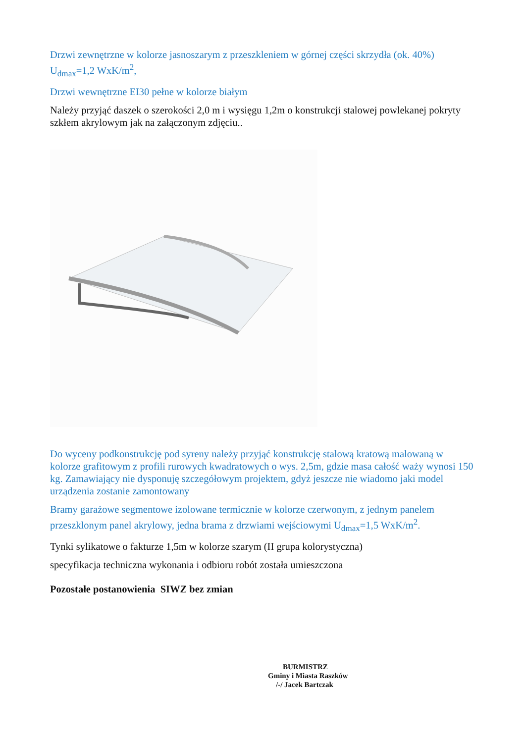Drzwi zewnętrzne w kolorze jasnoszarym z przeszkleniem w górnej części skrzydła (ok. 40%) U<sub>dmax</sub>=1,2 WxK/m<sup>2</sup>,
Drzwi wewnętrzne EI30 pełne w kolorze białym
Należy przyjąć daszek o szerokości 2,0 m i wysięgu 1,2m o konstrukcji stalowej powlekanej pokryty szkłem akrylowym jak na załączonym zdjęciu..
Do wyceny podkonstrukcję pod syreny należy przyjąć konstrukcję stalową kratową malowaną w kolorze grafitowym z profili rurowych kwadratowych o wys. 2,5m, gdzie masa całość waży wynosi 150 kg. Zamawiający nie dysponuję szczegółowym projektem, gdyż jeszcze nie wiadomo jaki model urządzenia zostanie zamontowany
Bramy garażowe segmentowe izolowane termicznie w kolorze czerwonym, z jednym panelem przeszklonym panel akrylowy, jedna brama z drzwiami wejściowymi U<sub>dmax</sub>=1,5 WxK/m<sup>2</sup>.
Tynki sylikatowe o fakturze 1,5m w kolorze szarym (II grupa kolorystyczna)
specyfikacja techniczna wykonania i odbioru robót została umieszczona
Pozostałe postanowienia SIWZ bez zmian
BURMISTRZ
Gminy i Miasta Raszków
/-/ Jacek Bartczak